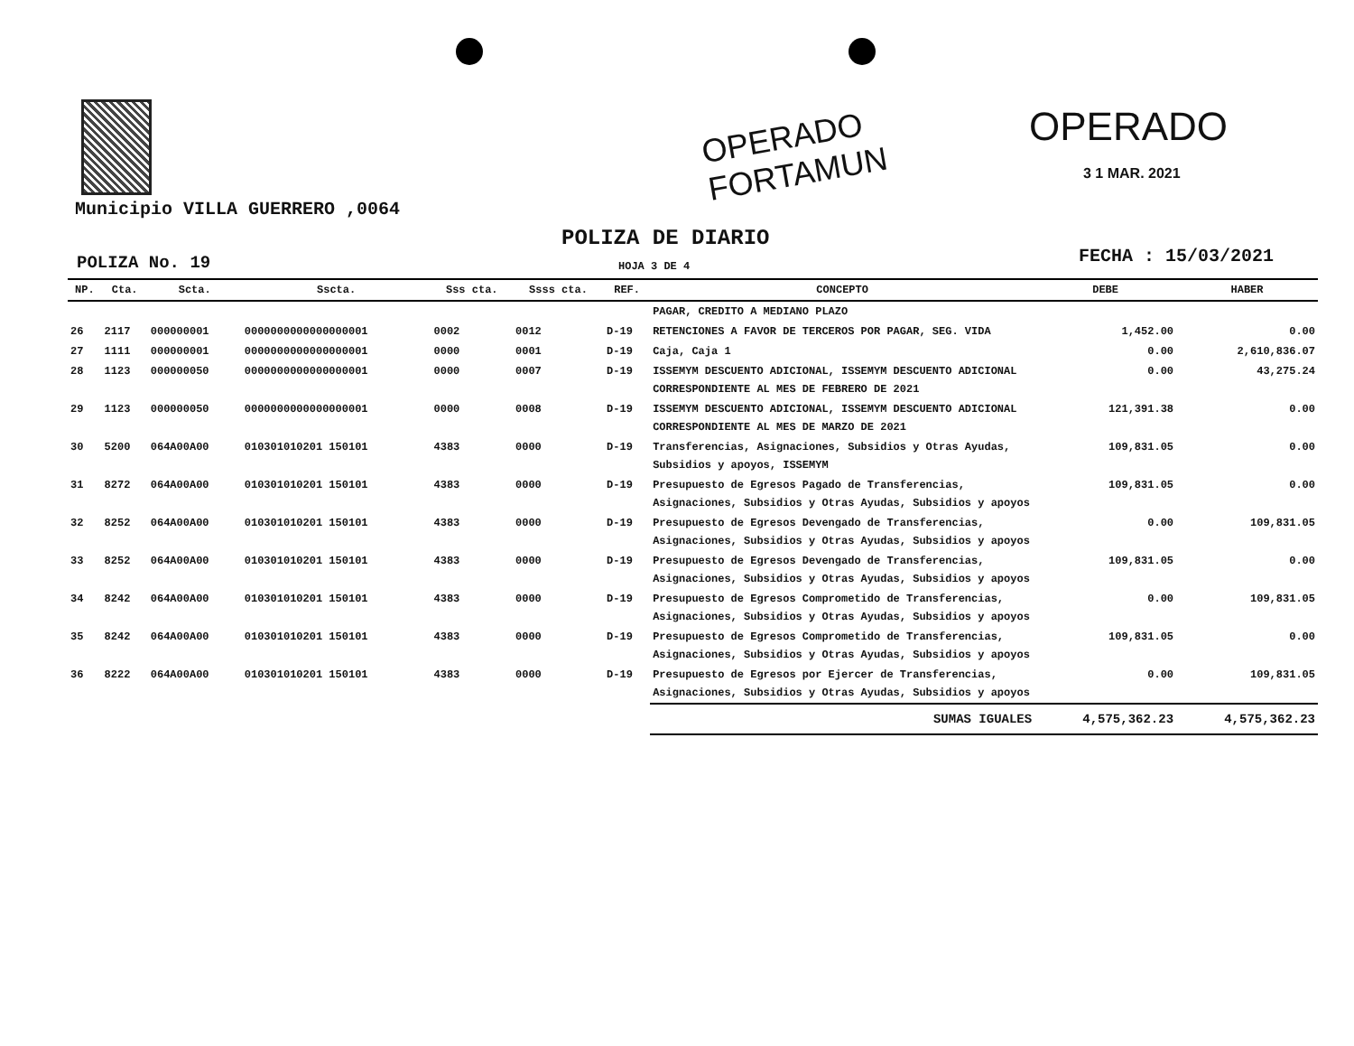OPERADO
FORTAMUN
OPERADO
3 1 MAR. 2021
Municipio VILLA GUERRERO ,0064
POLIZA DE DIARIO
POLIZA No. 19 HOJA 3 DE 4 FECHA : 15/03/2021
| NP. | Cta. | Scta. | Sscta. | Sss cta. | Ssss cta. | REF. | CONCEPTO | DEBE | HABER |
| --- | --- | --- | --- | --- | --- | --- | --- | --- | --- |
| | | | | | | | PAGAR, CREDITO A MEDIANO PLAZO | | |
| 26 | 2117 | 000000001 | 0000000000000000001 | 0002 | 0012 | D-19 | RETENCIONES A FAVOR DE TERCEROS POR PAGAR, SEG. VIDA | 1,452.00 | 0.00 |
| 27 | 1111 | 000000001 | 0000000000000000001 | 0000 | 0001 | D-19 | Caja, Caja 1 | 0.00 | 2,610,836.07 |
| 28 | 1123 | 000000050 | 0000000000000000001 | 0000 | 0007 | D-19 | ISSEMYM DESCUENTO ADICIONAL, ISSEMYM DESCUENTO ADICIONAL CORRESPONDIENTE AL MES DE FEBRERO DE 2021 | 0.00 | 43,275.24 |
| 29 | 1123 | 000000050 | 0000000000000000001 | 0000 | 0008 | D-19 | ISSEMYM DESCUENTO ADICIONAL, ISSEMYM DESCUENTO ADICIONAL CORRESPONDIENTE AL MES DE MARZO DE 2021 | 121,391.38 | 0.00 |
| 30 | 5200 | 064A00A00 | 010301010201 150101 | 4383 | 0000 | D-19 | Transferencias, Asignaciones, Subsidios y Otras Ayudas, Subsidios y apoyos, ISSEMYM | 109,831.05 | 0.00 |
| 31 | 8272 | 064A00A00 | 010301010201 150101 | 4383 | 0000 | D-19 | Presupuesto de Egresos Pagado de Transferencias, Asignaciones, Subsidios y Otras Ayudas, Subsidios y apoyos | 109,831.05 | 0.00 |
| 32 | 8252 | 064A00A00 | 010301010201 150101 | 4383 | 0000 | D-19 | Presupuesto de Egresos Devengado de Transferencias, Asignaciones, Subsidios y Otras Ayudas, Subsidios y apoyos | 0.00 | 109,831.05 |
| 33 | 8252 | 064A00A00 | 010301010201 150101 | 4383 | 0000 | D-19 | Presupuesto de Egresos Devengado de Transferencias, Asignaciones, Subsidios y Otras Ayudas, Subsidios y apoyos | 109,831.05 | 0.00 |
| 34 | 8242 | 064A00A00 | 010301010201 150101 | 4383 | 0000 | D-19 | Presupuesto de Egresos Comprometido de Transferencias, Asignaciones, Subsidios y Otras Ayudas, Subsidios y apoyos | 0.00 | 109,831.05 |
| 35 | 8242 | 064A00A00 | 010301010201 150101 | 4383 | 0000 | D-19 | Presupuesto de Egresos Comprometido de Transferencias, Asignaciones, Subsidios y Otras Ayudas, Subsidios y apoyos | 109,831.05 | 0.00 |
| 36 | 8222 | 064A00A00 | 010301010201 150101 | 4383 | 0000 | D-19 | Presupuesto de Egresos por Ejercer de Transferencias, Asignaciones, Subsidios y Otras Ayudas, Subsidios y apoyos | 0.00 | 109,831.05 |
| | | | | | | | SUMAS IGUALES | 4,575,362.23 | 4,575,362.23 |